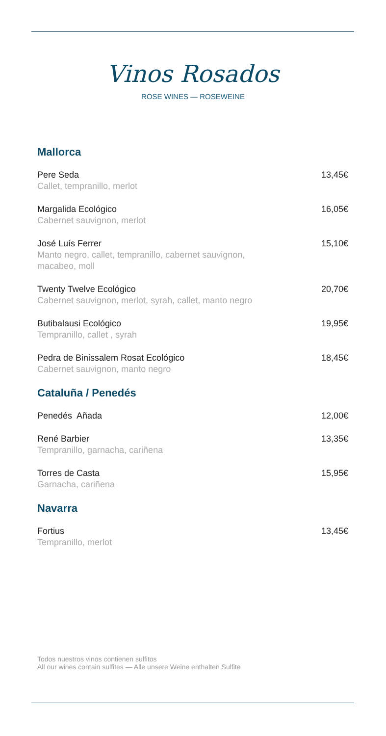Vinos Rosados
ROSE WINES — ROSEWEINE
Mallorca
Pere Seda
Callet, tempranillo, merlot
13,45€
Margalida Ecológico
Cabernet sauvignon, merlot
16,05€
José Luís Ferrer
Manto negro, callet, tempranillo, cabernet sauvignon,
macabeo, moll
15,10€
Twenty Twelve Ecológico
Cabernet sauvignon, merlot, syrah, callet, manto negro
20,70€
Butibalausi Ecológico
Tempranillo, callet , syrah
19,95€
Pedra de Binissalem Rosat Ecológico
Cabernet sauvignon, manto negro
18,45€
Cataluña / Penedés
Penedés Añada 12,00€
René Barbier
Tempranillo, garnacha, cariñena
13,35€
Torres de Casta
Garnacha, cariñena
15,95€
Navarra
Fortius
Tempranillo, merlot
13,45€
Todos nuestros vinos contienen sulfitos
All our wines contain sulfites — Alle unsere Weine enthalten Sulfite